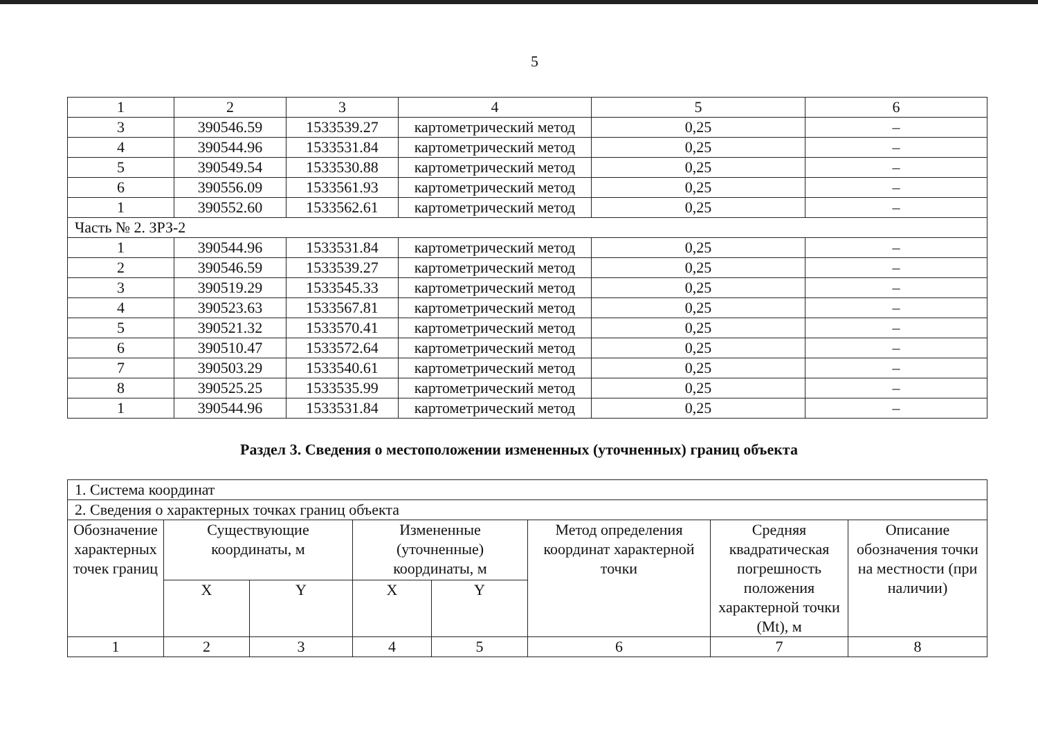5
| 1 | 2 | 3 | 4 | 5 | 6 |
| 3 | 390546.59 | 1533539.27 | картометрический метод | 0,25 | – |
| 4 | 390544.96 | 1533531.84 | картометрический метод | 0,25 | – |
| 5 | 390549.54 | 1533530.88 | картометрический метод | 0,25 | – |
| 6 | 390556.09 | 1533561.93 | картометрический метод | 0,25 | – |
| 1 | 390552.60 | 1533562.61 | картометрический метод | 0,25 | – |
| Часть № 2. ЗРЗ-2 | | | | | |
| 1 | 390544.96 | 1533531.84 | картометрический метод | 0,25 | – |
| 2 | 390546.59 | 1533539.27 | картометрический метод | 0,25 | – |
| 3 | 390519.29 | 1533545.33 | картометрический метод | 0,25 | – |
| 4 | 390523.63 | 1533567.81 | картометрический метод | 0,25 | – |
| 5 | 390521.32 | 1533570.41 | картометрический метод | 0,25 | – |
| 6 | 390510.47 | 1533572.64 | картометрический метод | 0,25 | – |
| 7 | 390503.29 | 1533540.61 | картометрический метод | 0,25 | – |
| 8 | 390525.25 | 1533535.99 | картометрический метод | 0,25 | – |
| 1 | 390544.96 | 1533531.84 | картометрический метод | 0,25 | – |
Раздел 3. Сведения о местоположении измененных (уточненных) границ объекта
| 1. Система координат | | | | | | | |
| 2. Сведения о характерных точках границ объекта | | | | | | | |
| Обозначение характерных точек границ | Существующие координаты, м | | Измененные (уточненные) координаты, м | | Метод определения координат характерной точки | Средняя квадратическая погрешность положения характерной точки (Mt), м | Описание обозначения точки на местности (при наличии) |
| | X | Y | X | Y | | | |
| 1 | 2 | 3 | 4 | 5 | 6 | 7 | 8 |